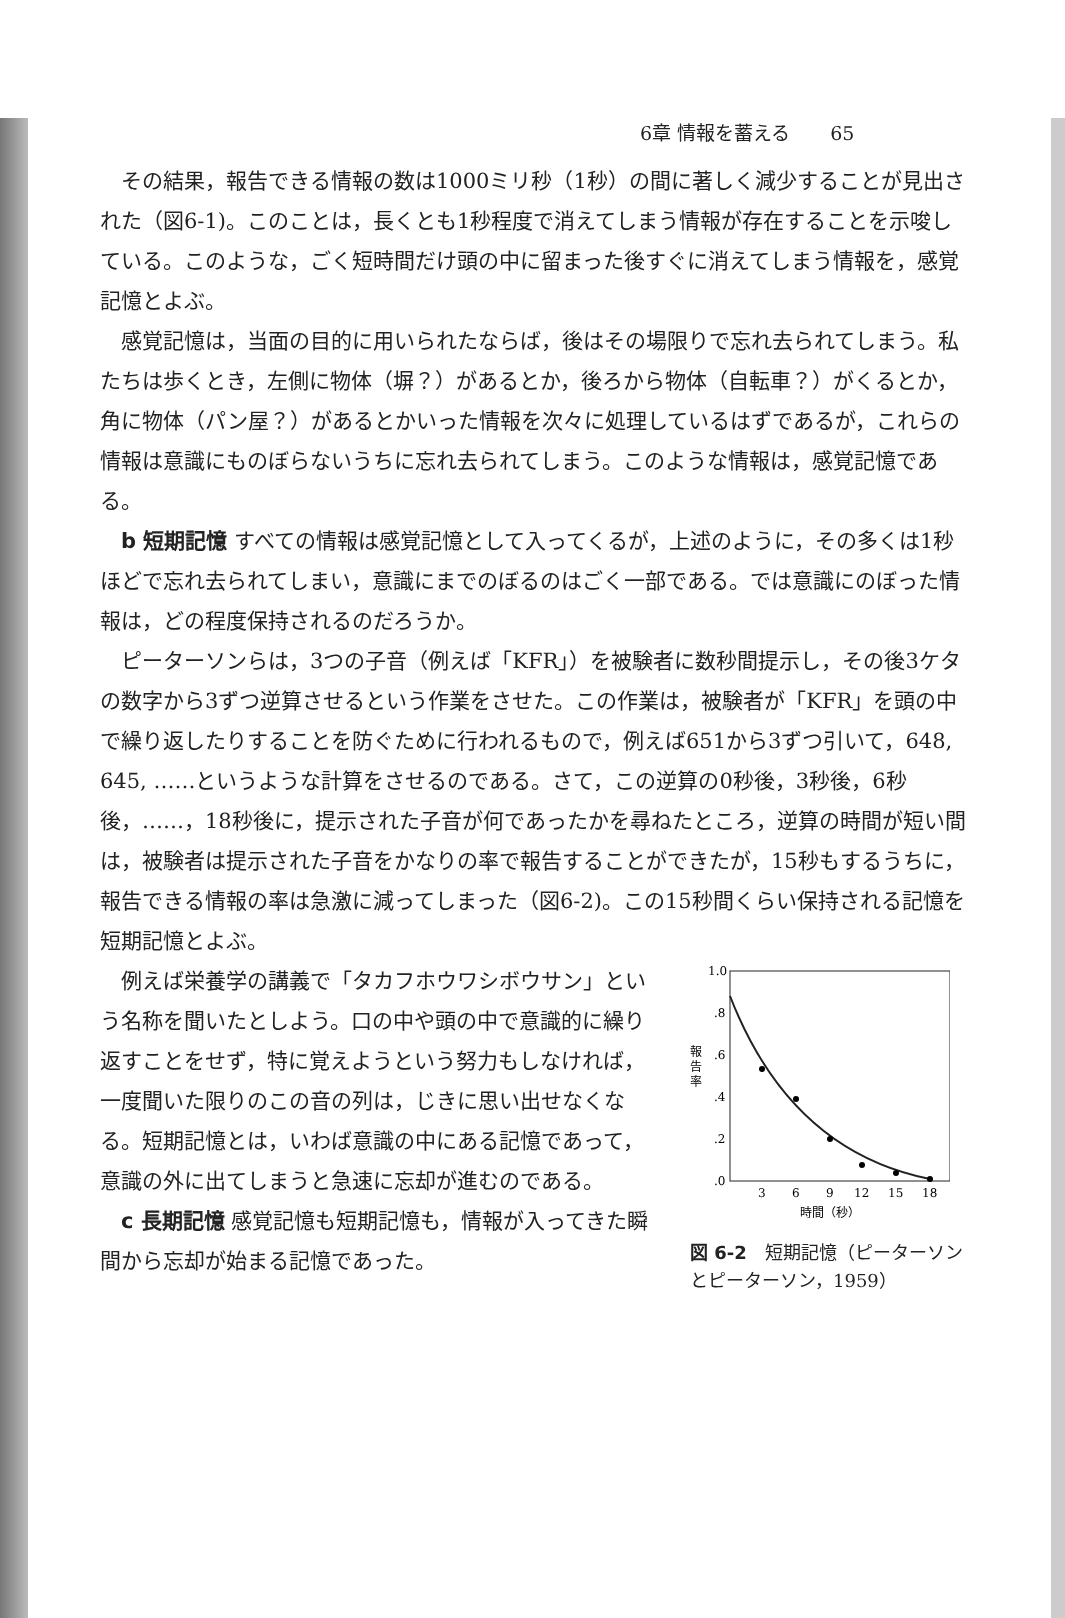6章 情報を蓄える 65
その結果，報告できる情報の数は1000ミリ秒（1秒）の間に著しく減少することが見出された（図6-1)。このことは，長くとも1秒程度で消えてしまう情報が存在することを示唆している。このような，ごく短時間だけ頭の中に留まった後すぐに消えてしまう情報を，感覚記憶とよぶ。
感覚記憶は，当面の目的に用いられたならば，後はその場限りで忘れ去られてしまう。私たちは歩くとき，左側に物体（塀？）があるとか，後ろから物体（自転車？）がくるとか，角に物体（パン屋？）があるとかいった情報を次々に処理しているはずであるが，これらの情報は意識にものぼらないうちに忘れ去られてしまう。このような情報は，感覚記憶である。
b 短期記憶 すべての情報は感覚記憶として入ってくるが，上述のように，その多くは1秒ほどで忘れ去られてしまい，意識にまでのぼるのはごく一部である。では意識にのぼった情報は，どの程度保持されるのだろうか。
ピーターソンらは，3つの子音（例えば「KFR」）を被験者に数秒間提示し，その後3ケタの数字から3ずつ逆算させるという作業をさせた。この作業は，被験者が「KFR」を頭の中で繰り返したりすることを防ぐために行われるもので，例えば651から3ずつ引いて，648, 645, ……というような計算をさせるのである。さて，この逆算の0秒後，3秒後，6秒後，……，18秒後に，提示された子音が何であったかを尋ねたところ，逆算の時間が短い間は，被験者は提示された子音をかなりの率で報告することができたが，15秒もするうちに，報告できる情報の率は急激に減ってしまった（図6-2)。この15秒間くらい保持される記憶を短期記憶とよぶ。
例えば栄養学の講義で「タカフホウワシボウサン」という名称を聞いたとしよう。口の中や頭の中で意識的に繰り返すことをせず，特に覚えようという努力もしなければ，一度聞いた限りのこの音の列は，じきに思い出せなくなる。短期記憶とは，いわば意識の中にある記憶であって，意識の外に出てしまうと急速に忘却が進むのである。
c 長期記憶 感覚記憶も短期記憶も，情報が入ってきた瞬間から忘却が始まる記憶であった。
報
告
率
1.0
.8
.6
.4
.2
.0
3
6
9
12
15
18
時間（秒）
図 6-2　短期記憶（ピーターソンとピーターソン，1959）